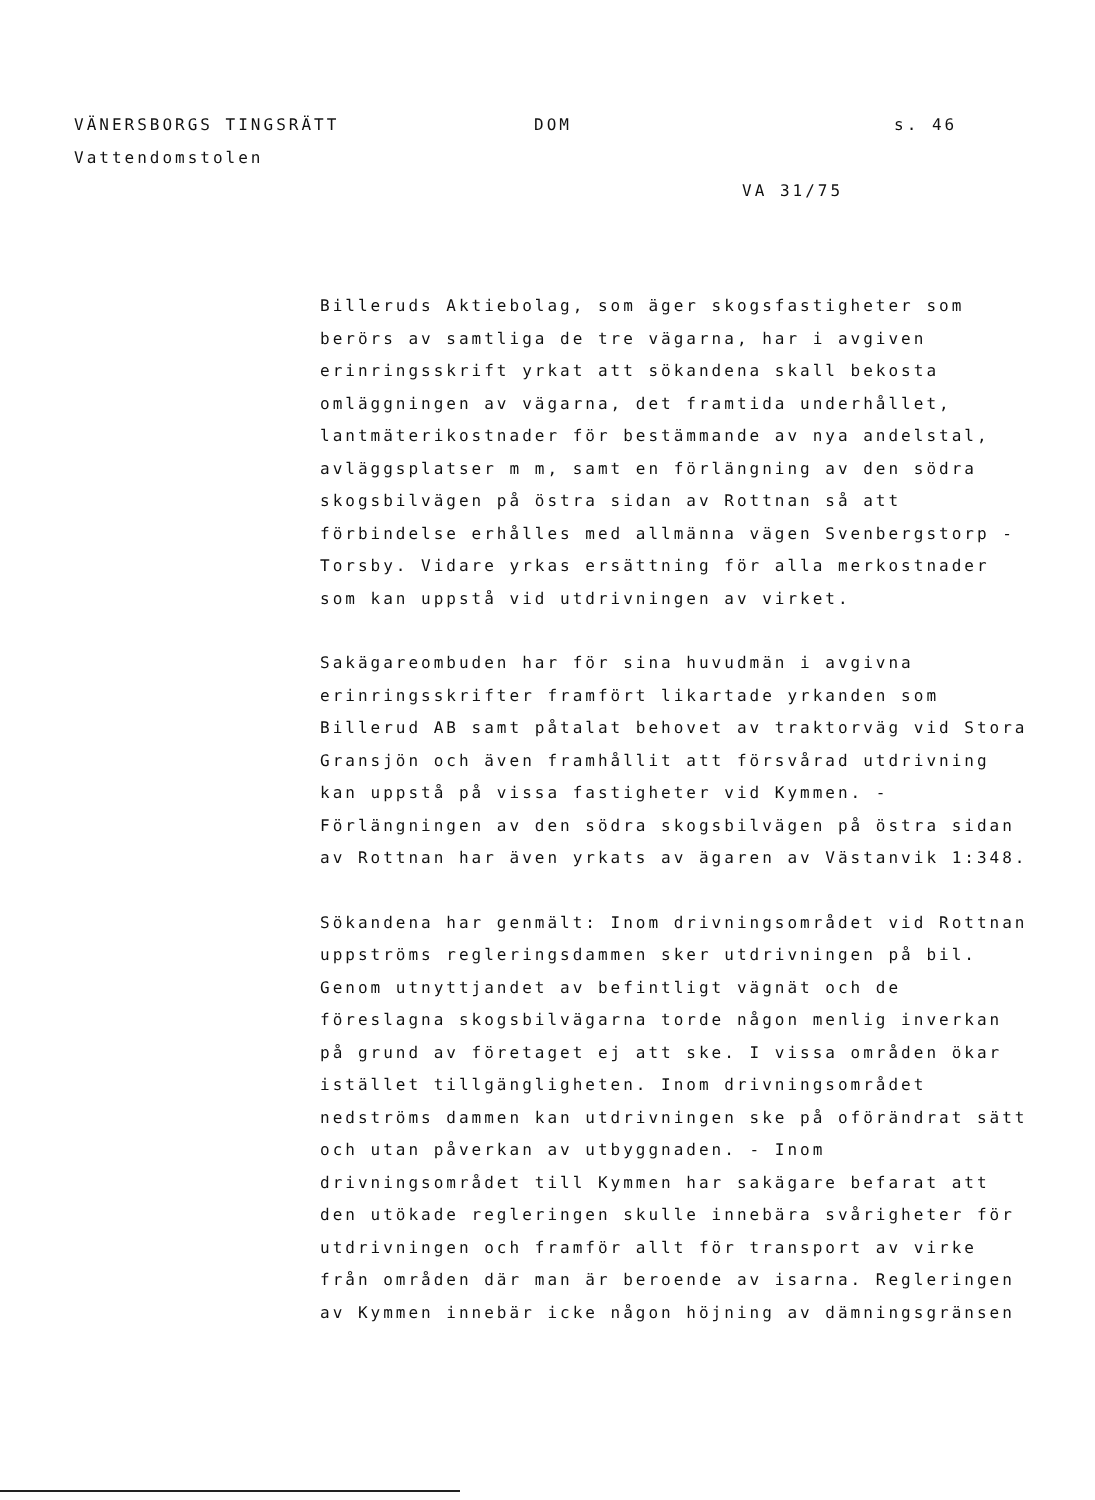VÄNERSBORGS TINGSRÄTT DOM s. 46
Vattendomstolen
VA 31/75
Billeruds Aktiebolag, som äger skogsfastigheter som berörs av samtliga de tre vägarna, har i avgiven erinringsskrift yrkat att sökandena skall bekosta omläggningen av vägarna, det framtida underhållet, lantmäterikostnader för bestämmande av nya andelstal, avläggsplatser m m, samt en förlängning av den södra skogsbilvägen på östra sidan av Rottnan så att förbindelse erhålles med allmänna vägen Svenbergstorp - Torsby. Vidare yrkas ersättning för alla merkostnader som kan uppstå vid utdrivningen av virket.
Sakägareombuden har för sina huvudmän i avgivna erinringsskrifter framfört likartade yrkanden som Billerud AB samt påtalat behovet av traktorväg vid Stora Gransjön och även framhållit att försvårad utdrivning kan uppstå på vissa fastigheter vid Kymmen. - Förlängningen av den södra skogsbilvägen på östra sidan av Rottnan har även yrkats av ägaren av Västanvik 1:348.
Sökandena har genmält: Inom drivningsområdet vid Rottnan uppströms regleringsdammen sker utdrivningen på bil. Genom utnyttjandet av befintligt vägnät och de föreslagna skogsbilvägarna torde någon menlig inverkan på grund av företaget ej att ske. I vissa områden ökar istället tillgängligheten. Inom drivningsområdet nedströms dammen kan utdrivningen ske på oförändrat sätt och utan påverkan av utbyggnaden. - Inom drivningsområdet till Kymmen har sakägare befarat att den utökade regleringen skulle innebära svårigheter för utdrivningen och framför allt för transport av virke från områden där man är beroende av isarna. Regleringen av Kymmen innebär icke någon höjning av dämningsgränsen